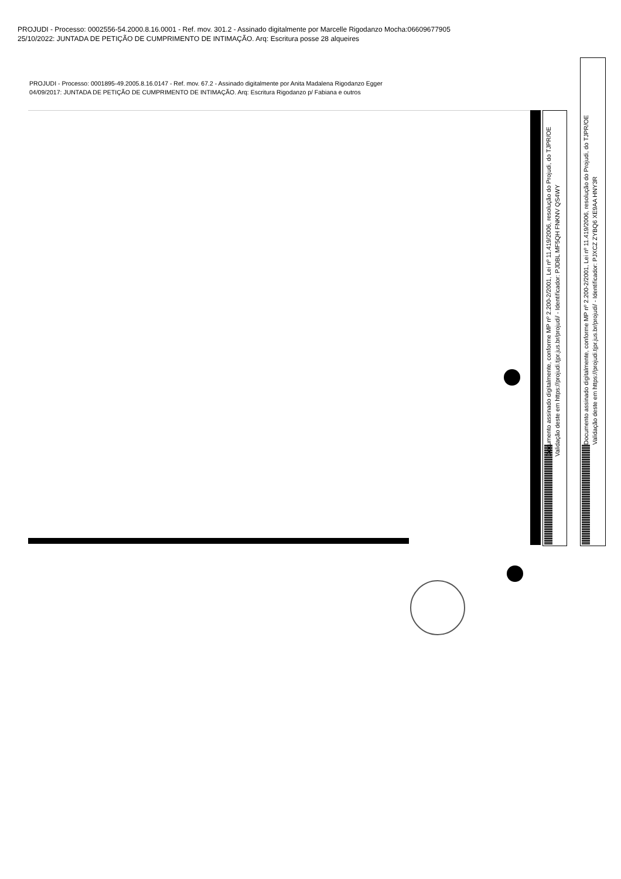PROJUDI - Processo: 0002556-54.2000.8.16.0001 - Ref. mov. 301.2 - Assinado digitalmente por Marcelle Rigodanzo Mocha:06609677905
25/10/2022: JUNTADA DE PETIÇÃO DE CUMPRIMENTO DE INTIMAÇÃO. Arq: Escritura posse 28 alqueires
PROJUDI - Processo: 0001895-49.2005.8.16.0147 - Ref. mov. 67.2 - Assinado digitalmente por Anita Madalena Rigodanzo Egger
04/09/2017: JUNTADA DE PETIÇÃO DE CUMPRIMENTO DE INTIMAÇÃO. Arq: Escritura Rigodanzo p/ Fabiana e outros
Documento assinado digitalmente, conforme MP nº 2.200-2/2001, Lei nº 11.419/2006, resolução do Projudi, do TJPR/OE
Validação deste em https://projudi.tjpr.jus.br/projudi/ - Identificador: PJDBL MF5QH FNKNV QS4WY
Documento assinado digitalmente, conforme MP nº 2.200-2/2001, Lei nº 11.419/2006, resolução do Projudi, do TJPR/OE
Validação deste em https://projudi.tjpr.jus.br/projudi/ - Identificador: PJXCZ ZYBQ6 XE9AA HNY3R